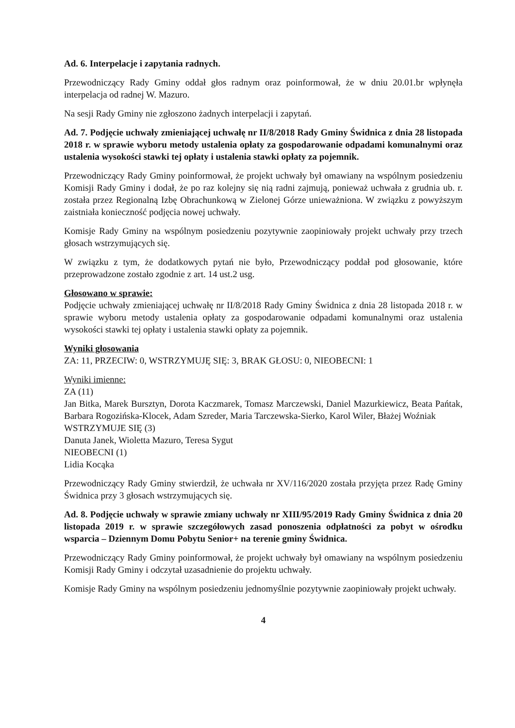Ad. 6. Interpelacje i zapytania radnych.
Przewodniczący Rady Gminy oddał głos radnym oraz poinformował, że w dniu 20.01.br wpłynęła interpelacja od radnej W. Mazuro.
Na sesji Rady Gminy nie zgłoszono żadnych interpelacji i zapytań.
Ad. 7. Podjęcie uchwały zmieniającej uchwałę nr II/8/2018 Rady Gminy Świdnica z dnia 28 listopada 2018 r. w sprawie wyboru metody ustalenia opłaty za gospodarowanie odpadami komunalnymi oraz ustalenia wysokości stawki tej opłaty i ustalenia stawki opłaty za pojemnik.
Przewodniczący Rady Gminy poinformował, że projekt uchwały był omawiany na wspólnym posiedzeniu Komisji Rady Gminy i dodał, że po raz kolejny się nią radni zajmują, ponieważ uchwała z grudnia ub. r. została przez Regionalną Izbę Obrachunkową w Zielonej Górze unieważniona. W związku z powyższym zaistniała konieczność podjęcia nowej uchwały.
Komisje Rady Gminy na wspólnym posiedzeniu pozytywnie zaopiniowały projekt uchwały przy trzech głosach wstrzymujących się.
W związku z tym, że dodatkowych pytań nie było, Przewodniczący poddał pod głosowanie, które przeprowadzone zostało zgodnie z art. 14 ust.2 usg.
Głosowano w sprawie:
Podjęcie uchwały zmieniającej uchwałę nr II/8/2018 Rady Gminy Świdnica z dnia 28 listopada 2018 r. w sprawie wyboru metody ustalenia opłaty za gospodarowanie odpadami komunalnymi oraz ustalenia wysokości stawki tej opłaty i ustalenia stawki opłaty za pojemnik.
Wyniki głosowania
ZA: 11, PRZECIW: 0, WSTRZYMUJĘ SIĘ: 3, BRAK GŁOSU: 0, NIEOBECNI: 1
Wyniki imienne:
ZA (11)
Jan Bitka, Marek Bursztyn, Dorota Kaczmarek, Tomasz Marczewski, Daniel Mazurkiewicz, Beata Pańtak, Barbara Rogozińska-Klocek, Adam Szreder, Maria Tarczewska-Sierko, Karol Wiler, Błażej Woźniak
WSTRZYMUJE SIĘ (3)
Danuta Janek, Wioletta Mazuro, Teresa Sygut
NIEOBECNI (1)
Lidia Kocąka
Przewodniczący Rady Gminy stwierdził, że uchwała nr XV/116/2020 została przyjęta przez Radę Gminy Świdnica przy 3 głosach wstrzymujących się.
Ad. 8. Podjęcie uchwały w sprawie zmiany uchwały nr XIII/95/2019 Rady Gminy Świdnica z dnia 20 listopada 2019 r. w sprawie szczegółowych zasad ponoszenia odpłatności za pobyt w ośrodku wsparcia – Dziennym Domu Pobytu Senior+ na terenie gminy Świdnica.
Przewodniczący Rady Gminy poinformował, że projekt uchwały był omawiany na wspólnym posiedzeniu Komisji Rady Gminy i odczytał uzasadnienie do projektu uchwały.
Komisje Rady Gminy na wspólnym posiedzeniu jednomyślnie pozytywnie zaopiniowały projekt uchwały.
4